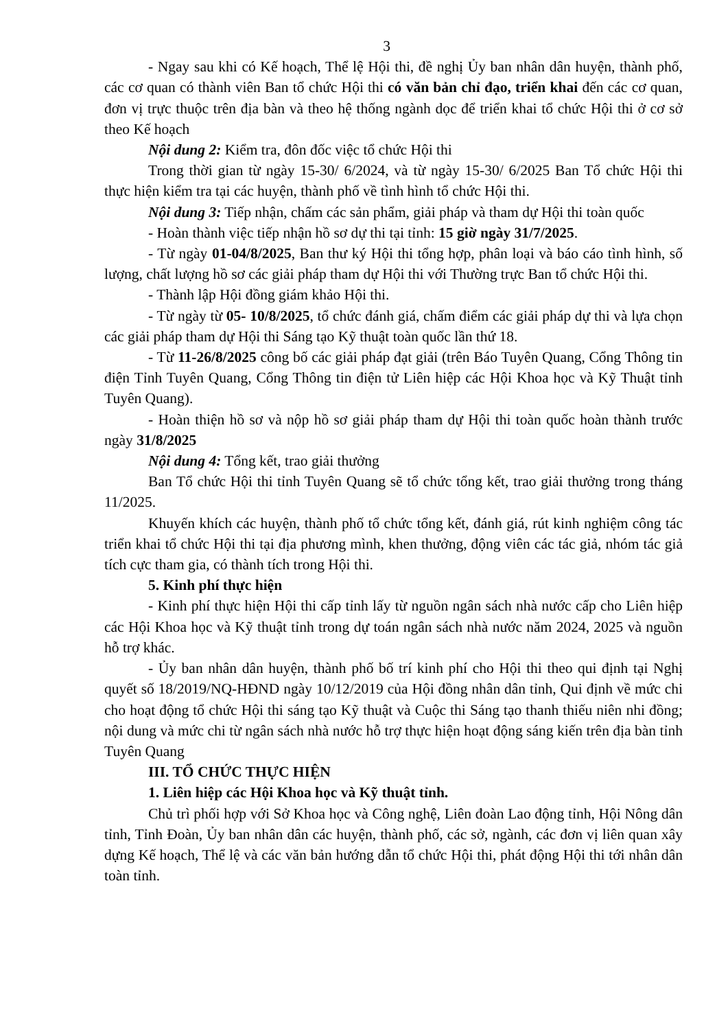3
- Ngay sau khi có Kế hoạch, Thể lệ Hội thi, đề nghị Ủy ban nhân dân huyện, thành phố, các cơ quan có thành viên Ban tổ chức Hội thi có văn bản chỉ đạo, triển khai đến các cơ quan, đơn vị trực thuộc trên địa bàn và theo hệ thống ngành dọc để triển khai tổ chức Hội thi ở cơ sở theo Kế hoạch
Nội dung 2: Kiểm tra, đôn đốc việc tổ chức Hội thi
Trong thời gian từ ngày 15-30/ 6/2024, và từ ngày 15-30/ 6/2025 Ban Tổ chức Hội thi thực hiện kiểm tra tại các huyện, thành phố về tình hình tổ chức Hội thi.
Nội dung 3: Tiếp nhận, chấm các sản phẩm, giải pháp và tham dự Hội thi toàn quốc
- Hoàn thành việc tiếp nhận hồ sơ dự thi tại tỉnh: 15 giờ ngày 31/7/2025.
- Từ ngày 01-04/8/2025, Ban thư ký Hội thi tổng hợp, phân loại và báo cáo tình hình, số lượng, chất lượng hồ sơ các giải pháp tham dự Hội thi với Thường trực Ban tổ chức Hội thi.
- Thành lập Hội đồng giám khảo Hội thi.
- Từ ngày từ 05- 10/8/2025, tổ chức đánh giá, chấm điểm các giải pháp dự thi và lựa chọn các giải pháp tham dự Hội thi Sáng tạo Kỹ thuật toàn quốc lần thứ 18.
- Từ 11-26/8/2025 công bố các giải pháp đạt giải (trên Báo Tuyên Quang, Cổng Thông tin điện Tỉnh Tuyên Quang, Cổng Thông tin điện tử Liên hiệp các Hội Khoa học và Kỹ Thuật tỉnh Tuyên Quang).
- Hoàn thiện hồ sơ và nộp hồ sơ giải pháp tham dự Hội thi toàn quốc hoàn thành trước ngày 31/8/2025
Nội dung 4: Tổng kết, trao giải thưởng
Ban Tổ chức Hội thi tỉnh Tuyên Quang sẽ tổ chức tổng kết, trao giải thưởng trong tháng 11/2025.
Khuyến khích các huyện, thành phố tổ chức tổng kết, đánh giá, rút kinh nghiệm công tác triển khai tổ chức Hội thi tại địa phương mình, khen thưởng, động viên các tác giả, nhóm tác giả tích cực tham gia, có thành tích trong Hội thi.
5. Kinh phí thực hiện
- Kinh phí thực hiện Hội thi cấp tỉnh lấy từ nguồn ngân sách nhà nước cấp cho Liên hiệp các Hội Khoa học và Kỹ thuật tỉnh trong dự toán ngân sách nhà nước năm 2024, 2025 và nguồn hỗ trợ khác.
- Ủy ban nhân dân huyện, thành phố bố trí kinh phí cho Hội thi theo qui định tại Nghị quyết số 18/2019/NQ-HĐND ngày 10/12/2019 của Hội đồng nhân dân tỉnh, Qui định về mức chi cho hoạt động tổ chức Hội thi sáng tạo Kỹ thuật và Cuộc thi Sáng tạo thanh thiếu niên nhi đồng; nội dung và mức chi từ ngân sách nhà nước hỗ trợ thực hiện hoạt động sáng kiến trên địa bàn tỉnh Tuyên Quang
III. TỔ CHỨC THỰC HIỆN
1. Liên hiệp các Hội Khoa học và Kỹ thuật tỉnh.
Chủ trì phối hợp với Sở Khoa học và Công nghệ, Liên đoàn Lao động tỉnh, Hội Nông dân tỉnh, Tỉnh Đoàn, Ủy ban nhân dân các huyện, thành phố, các sở, ngành, các đơn vị liên quan xây dựng Kế hoạch, Thể lệ và các văn bản hướng dẫn tổ chức Hội thi, phát động Hội thi tới nhân dân toàn tỉnh.